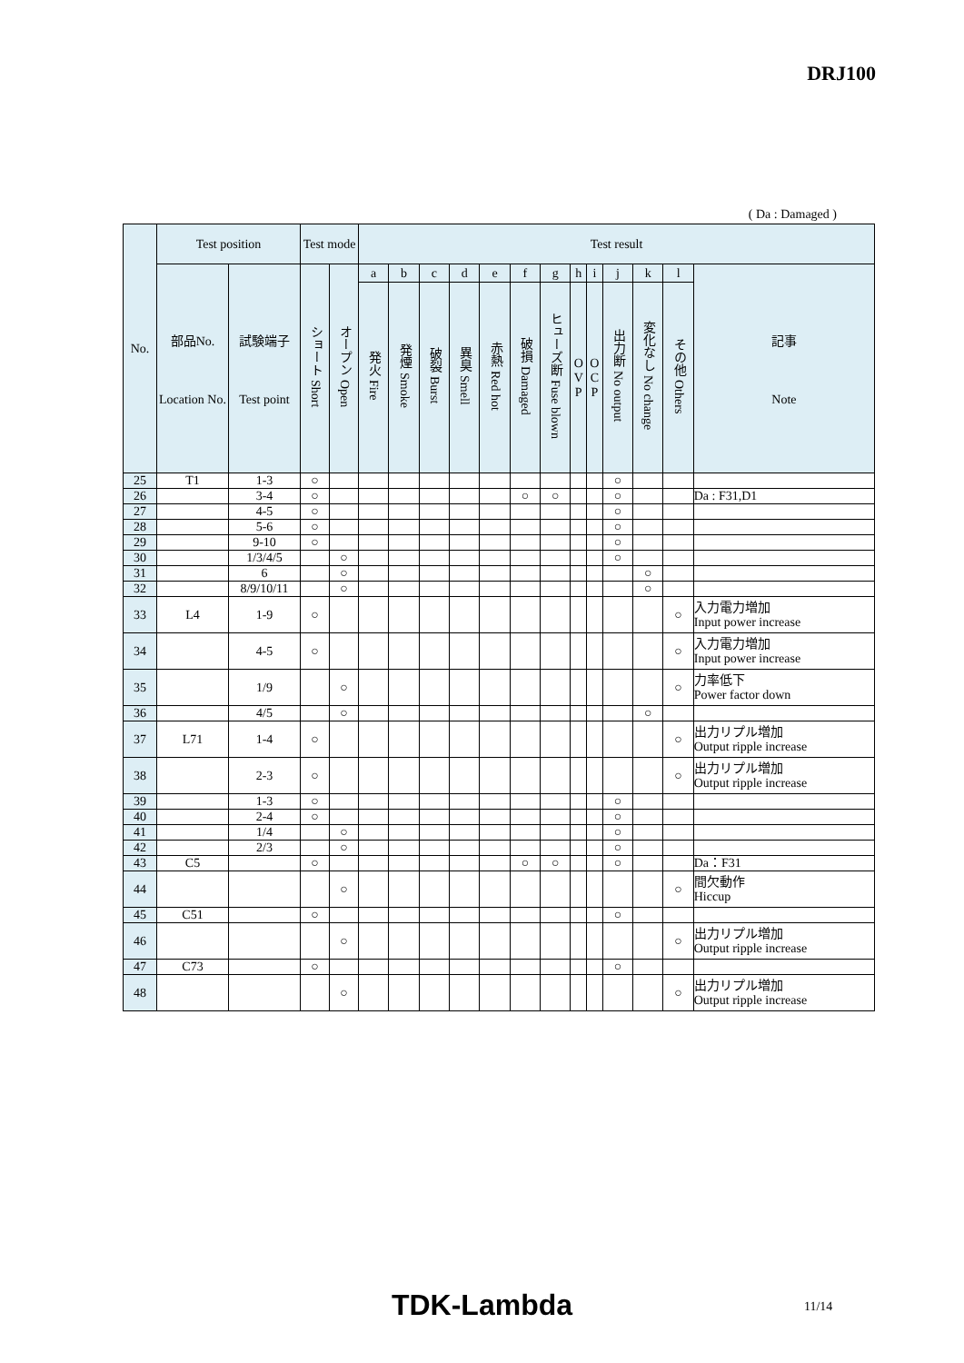DRJ100
( Da : Damaged )
| No. | Test position | | Test mode | | Test result | | | | | | | | | | | | |
| --- | --- | --- | --- | --- | --- | --- | --- | --- | --- | --- | --- | --- | --- | --- | --- | --- | --- |
| | 部品No. Location No. | 試験端子 Test point | ショート Short | オープン Open | a | b | c | d | e | f | g | h | i | j | k | l | 記事 Note |
| | | | | | 発火 Fire | 発煙 Smoke | 破裂 Burst | 異臭 Smell | 赤熱 Red hot | 破損 Damaged | ヒューズ断 Fuse blown | O V P | O C P | 出力断 No output | 変化なし No change | その他 Others | |
| 25 | T1 | 1-3 | ○ | | | | | | | | | | | ○ | | | |
| 26 | | 3-4 | ○ | | | | | | | ○ | ○ | | | ○ | | | Da : F31,D1 |
| 27 | | 4-5 | ○ | | | | | | | | | | | ○ | | | |
| 28 | | 5-6 | ○ | | | | | | | | | | | ○ | | | |
| 29 | | 9-10 | ○ | | | | | | | | | | | ○ | | | |
| 30 | | 1/3/4/5 | | ○ | | | | | | | | | | ○ | | | |
| 31 | | 6 | | ○ | | | | | | | | | | | ○ | | |
| 32 | | 8/9/10/11 | | ○ | | | | | | | | | | | ○ | | |
| 33 | L4 | 1-9 | ○ | | | | | | | | | | | | | ○ | 入力電力増加 Input power increase |
| 34 | | 4-5 | ○ | | | | | | | | | | | | | ○ | 入力電力増加 Input power increase |
| 35 | | 1/9 | | ○ | | | | | | | | | | | | ○ | 力率低下 Power factor down |
| 36 | | 4/5 | | ○ | | | | | | | | | | | ○ | | |
| 37 | L71 | 1-4 | ○ | | | | | | | | | | | | | ○ | 出力リプル増加 Output ripple increase |
| 38 | | 2-3 | ○ | | | | | | | | | | | | | ○ | 出力リプル増加 Output ripple increase |
| 39 | | 1-3 | ○ | | | | | | | | | | | ○ | | | |
| 40 | | 2-4 | ○ | | | | | | | | | | | ○ | | | |
| 41 | | 1/4 | | ○ | | | | | | | | | | ○ | | | |
| 42 | | 2/3 | | ○ | | | | | | | | | | ○ | | | |
| 43 | C5 | | ○ | | | | | | | ○ | ○ | | | ○ | | | Da：F31 |
| 44 | | | | ○ | | | | | | | | | | | | ○ | 間欠動作 Hiccup |
| 45 | C51 | | ○ | | | | | | | | | | | ○ | | | |
| 46 | | | | ○ | | | | | | | | | | | | ○ | 出力リプル増加 Output ripple increase |
| 47 | C73 | | ○ | | | | | | | | | | | ○ | | | |
| 48 | | | | ○ | | | | | | | | | | | | ○ | 出力リプル増加 Output ripple increase |
TDK-Lambda 11/14